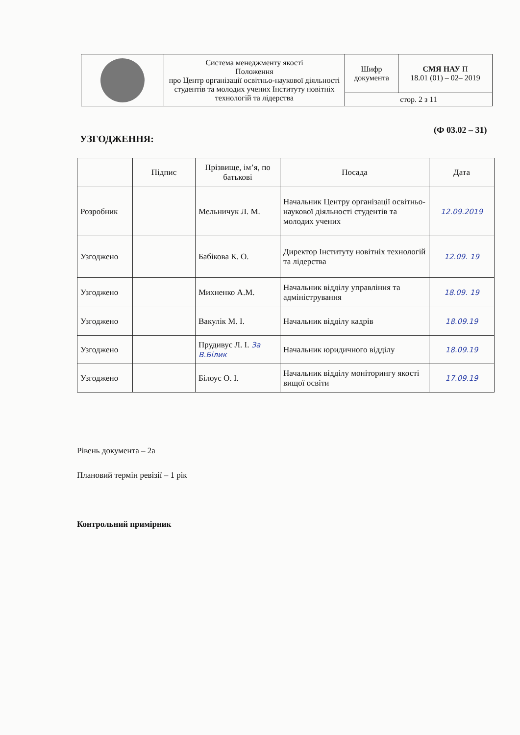| | Система менеджменту якості Положення про Центр організації освітньо-наукової діяльності студентів та молодих учених Інституту новітніх технологій та лідерства | Шифр документа | СМЯ НАУ П 18.01 (01) – 02– 2019 |
| | | стор. 2 з 11 | |
(Ф 03.02 – 31)
УЗГОДЖЕННЯ:
| | Підпис | Прізвище, ім’я, по батькові | Посада | Дата |
| --- | --- | --- | --- | --- |
| Розробник | | Мельничук Л. М. | Начальник Центру організації освітньо-наукової діяльності студентів та молодих учених | 12.09.2019 |
| Узгоджено | | Бабікова К. О. | Директор Інституту новітніх технологій та лідерства | 12.09. 19 |
| Узгоджено | | Михненко А.М. | Начальник відділу управління та адміністрування | 18.09. 19 |
| Узгоджено | | Вакулік М. І. | Начальник відділу кадрів | 18.09.19 |
| Узгоджено | | Прудивус Л. І. За В.Білик | Начальник юридичного відділу | 18.09.19 |
| Узгоджено | | Білоус О. І. | Начальник відділу моніторингу якості вищої освіти | 17.09.19 |
Рівень документа – 2а
Плановий термін ревізії – 1 рік
Контрольний примірник